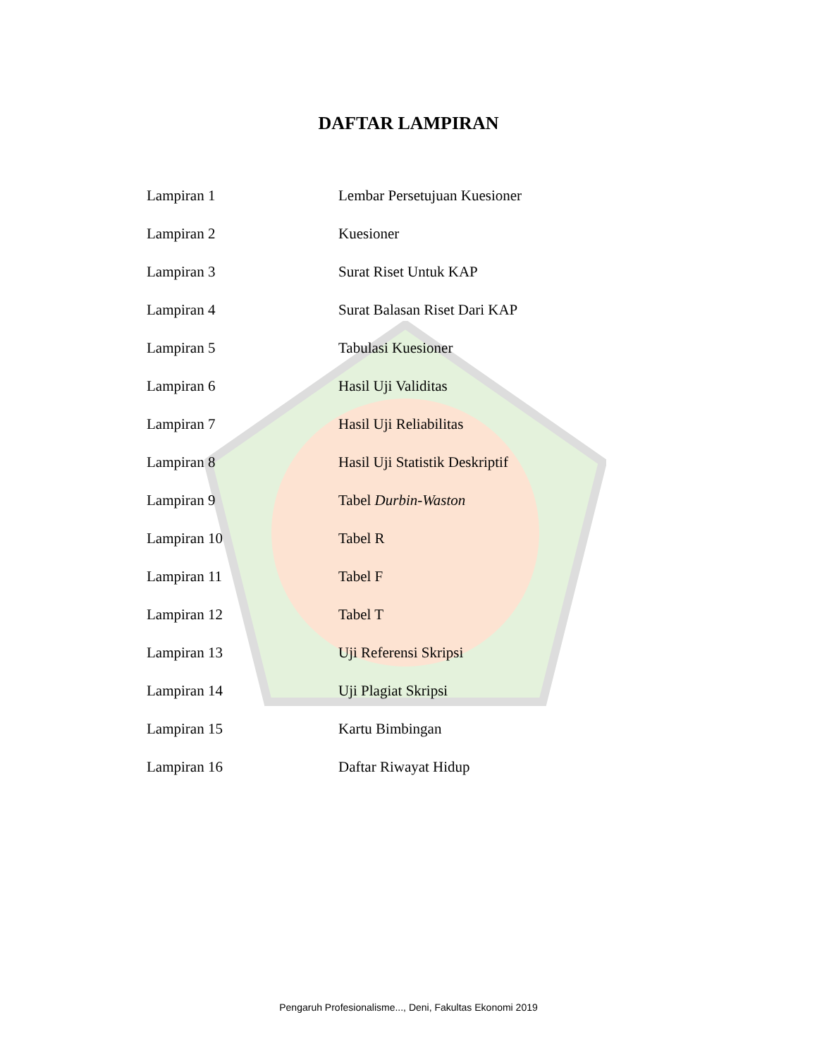DAFTAR LAMPIRAN
| Lampiran 1 | Lembar Persetujuan Kuesioner |
| Lampiran 2 | Kuesioner |
| Lampiran 3 | Surat Riset Untuk KAP |
| Lampiran 4 | Surat Balasan Riset Dari KAP |
| Lampiran 5 | Tabulasi Kuesioner |
| Lampiran 6 | Hasil Uji Validitas |
| Lampiran 7 | Hasil Uji Reliabilitas |
| Lampiran 8 | Hasil Uji Statistik Deskriptif |
| Lampiran 9 | Tabel Durbin-Waston |
| Lampiran 10 | Tabel R |
| Lampiran 11 | Tabel F |
| Lampiran 12 | Tabel T |
| Lampiran 13 | Uji Referensi Skripsi |
| Lampiran 14 | Uji Plagiat Skripsi |
| Lampiran 15 | Kartu Bimbingan |
| Lampiran 16 | Daftar Riwayat Hidup |
Pengaruh Profesionalisme..., Deni, Fakultas Ekonomi 2019